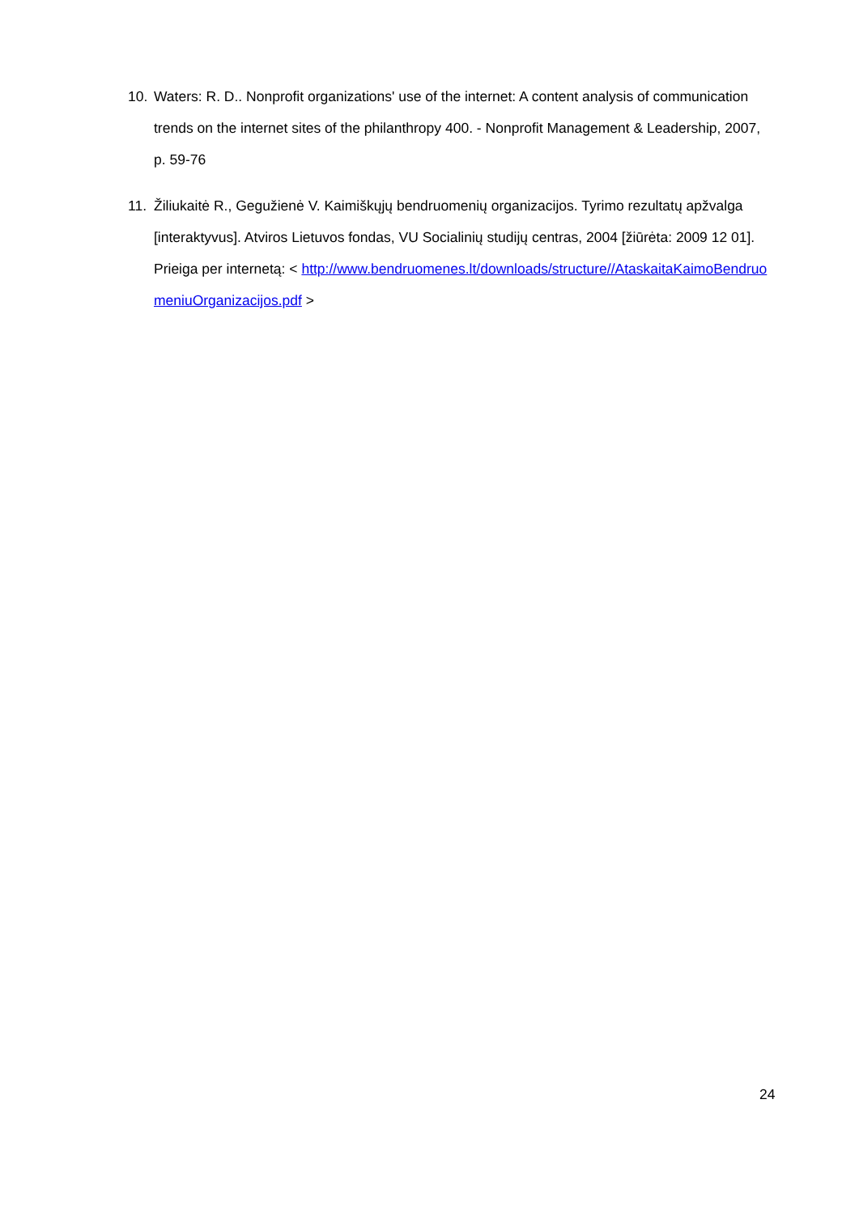10. Waters: R. D.. Nonprofit organizations' use of the internet: A content analysis of communication trends on the internet sites of the philanthropy 400. - Nonprofit Management & Leadership, 2007, p. 59-76
11. Žiliukaitė R., Gegužienė V. Kaimiškųjų bendruomenių organizacijos. Tyrimo rezultatų apžvalga [interaktyvus]. Atviros Lietuvos fondas, VU Socialinių studijų centras, 2004 [žiūrėta: 2009 12 01]. Prieiga per internetą: < http://www.bendruomenes.lt/downloads/structure//AtaskaitaKaimoBendruomeniuOrganizacijos.pdf >
24